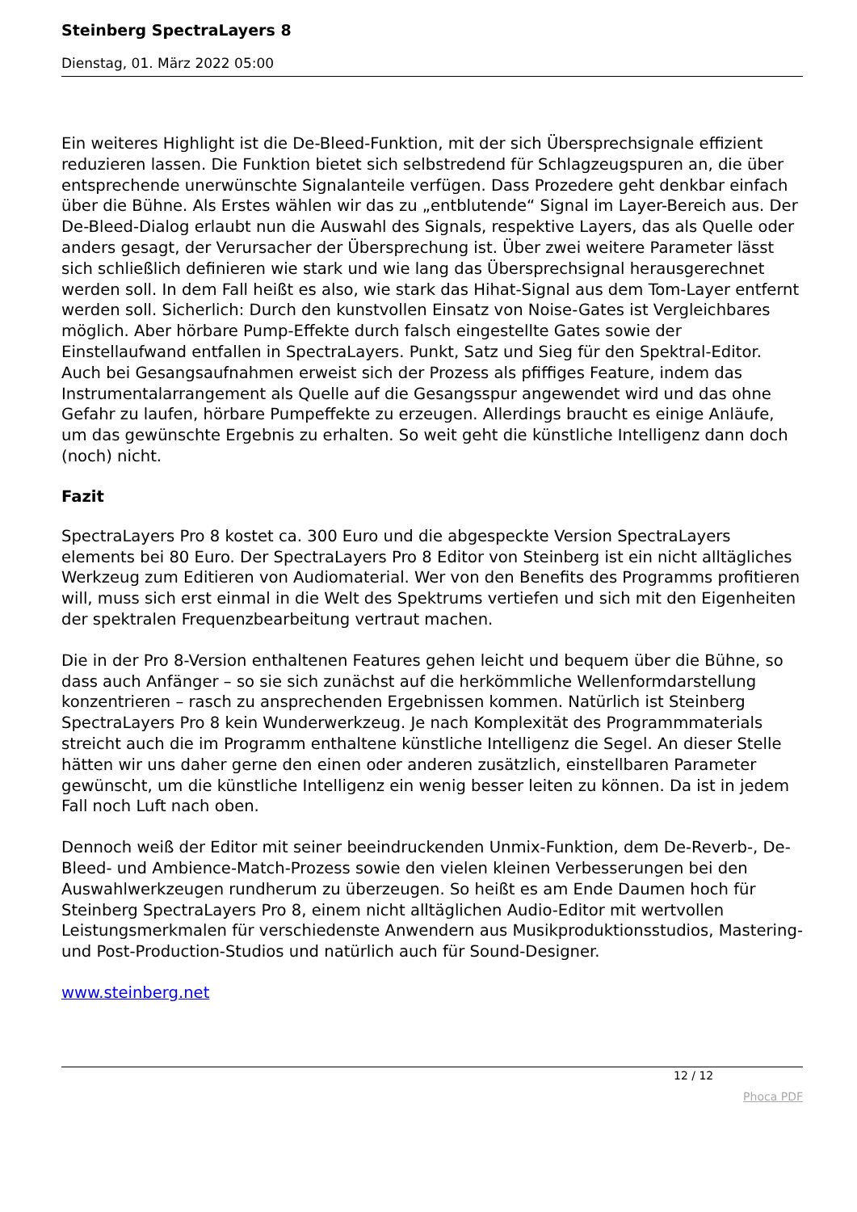Steinberg SpectraLayers 8
Dienstag, 01. März 2022 05:00
Ein weiteres Highlight ist die De-Bleed-Funktion, mit der sich Übersprechsignale effizient reduzieren lassen. Die Funktion bietet sich selbstredend für Schlagzeugspuren an, die über entsprechende unerwünschte Signalanteile verfügen. Dass Prozedere geht denkbar einfach über die Bühne. Als Erstes wählen wir das zu „entblutende“ Signal im Layer-Bereich aus. Der De-Bleed-Dialog erlaubt nun die Auswahl des Signals, respektive Layers, das als Quelle oder anders gesagt, der Verursacher der Übersprechung ist. Über zwei weitere Parameter lässt sich schließlich definieren wie stark und wie lang das Übersprechsignal herausgerechnet werden soll. In dem Fall heißt es also, wie stark das Hihat-Signal aus dem Tom-Layer entfernt werden soll. Sicherlich: Durch den kunstvollen Einsatz von Noise-Gates ist Vergleichbares möglich. Aber hörbare Pump-Effekte durch falsch eingestellte Gates sowie der Einstellaufwand entfallen in SpectraLayers. Punkt, Satz und Sieg für den Spektral-Editor. Auch bei Gesangsaufnahmen erweist sich der Prozess als pfiffiges Feature, indem das Instrumentalarrangement als Quelle auf die Gesangsspur angewendet wird und das ohne Gefahr zu laufen, hörbare Pumpeffekte zu erzeugen. Allerdings braucht es einige Anläufe, um das gewünschte Ergebnis zu erhalten. So weit geht die künstliche Intelligenz dann doch (noch) nicht.
Fazit
SpectraLayers Pro 8 kostet ca. 300 Euro und die abgespeckte Version SpectraLayers elements bei 80 Euro. Der SpectraLayers Pro 8 Editor von Steinberg ist ein nicht alltägliches Werkzeug zum Editieren von Audiomaterial. Wer von den Benefits des Programms profitieren will, muss sich erst einmal in die Welt des Spektrums vertiefen und sich mit den Eigenheiten der spektralen Frequenzbearbeitung vertraut machen.
Die in der Pro 8-Version enthaltenen Features gehen leicht und bequem über die Bühne, so dass auch Anfänger – so sie sich zunächst auf die herkömmliche Wellenformdarstellung konzentrieren – rasch zu ansprechenden Ergebnissen kommen. Natürlich ist Steinberg SpectraLayers Pro 8 kein Wunderwerkzeug. Je nach Komplexität des Programmmaterials streicht auch die im Programm enthaltene künstliche Intelligenz die Segel. An dieser Stelle hätten wir uns daher gerne den einen oder anderen zusätzlich, einstellbaren Parameter gewünscht, um die künstliche Intelligenz ein wenig besser leiten zu können. Da ist in jedem Fall noch Luft nach oben.
Dennoch weiß der Editor mit seiner beeindruckenden Unmix-Funktion, dem De-Reverb-, De-Bleed- und Ambience-Match-Prozess sowie den vielen kleinen Verbesserungen bei den Auswahlwerkzeugen rundherum zu überzeugen. So heißt es am Ende Daumen hoch für Steinberg SpectraLayers Pro 8, einem nicht alltäglichen Audio-Editor mit wertvollen Leistungsmerkmalen für verschiedenste Anwendern aus Musikproduktionsstudios, Mastering- und Post-Production-Studios und natürlich auch für Sound-Designer.
www.steinberg.net
12 / 12
Phoca PDF